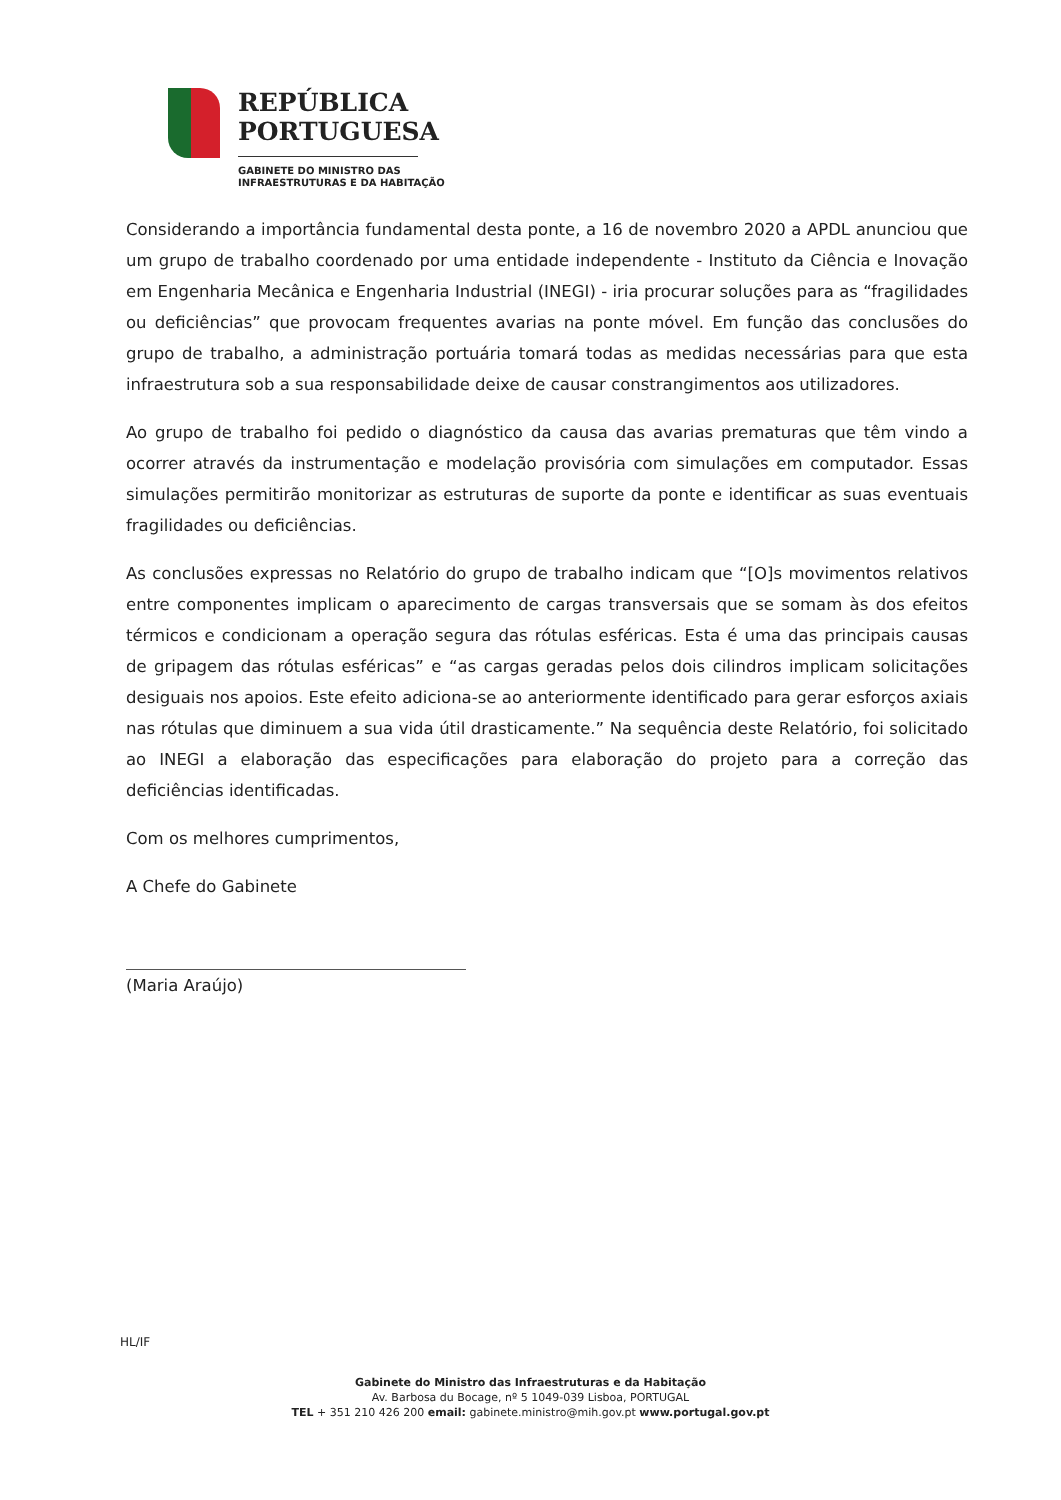REPÚBLICA
PORTUGUESA
GABINETE DO MINISTRO DAS
INFRAESTRUTURAS E DA HABITAÇÃO
Considerando a importância fundamental desta ponte, a 16 de novembro 2020 a APDL anunciou que um grupo de trabalho coordenado por uma entidade independente - Instituto da Ciência e Inovação em Engenharia Mecânica e Engenharia Industrial (INEGI) - iria procurar soluções para as “fragilidades ou deficiências” que provocam frequentes avarias na ponte móvel. Em função das conclusões do grupo de trabalho, a administração portuária tomará todas as medidas necessárias para que esta infraestrutura sob a sua responsabilidade deixe de causar constrangimentos aos utilizadores.
Ao grupo de trabalho foi pedido o diagnóstico da causa das avarias prematuras que têm vindo a ocorrer através da instrumentação e modelação provisória com simulações em computador. Essas simulações permitirão monitorizar as estruturas de suporte da ponte e identificar as suas eventuais fragilidades ou deficiências.
As conclusões expressas no Relatório do grupo de trabalho indicam que “[O]s movimentos relativos entre componentes implicam o aparecimento de cargas transversais que se somam às dos efeitos térmicos e condicionam a operação segura das rótulas esféricas. Esta é uma das principais causas de gripagem das rótulas esféricas” e “as cargas geradas pelos dois cilindros implicam solicitações desiguais nos apoios. Este efeito adiciona-se ao anteriormente identificado para gerar esforços axiais nas rótulas que diminuem a sua vida útil drasticamente.” Na sequência deste Relatório, foi solicitado ao INEGI a elaboração das especificações para elaboração do projeto para a correção das deficiências identificadas.
Com os melhores cumprimentos,
A Chefe do Gabinete
(Maria Araújo)
HL/IF
Gabinete do Ministro das Infraestruturas e da Habitação
Av. Barbosa du Bocage, nº 5 1049-039 Lisboa, PORTUGAL
TEL + 351 210 426 200 email: gabinete.ministro@mih.gov.pt www.portugal.gov.pt